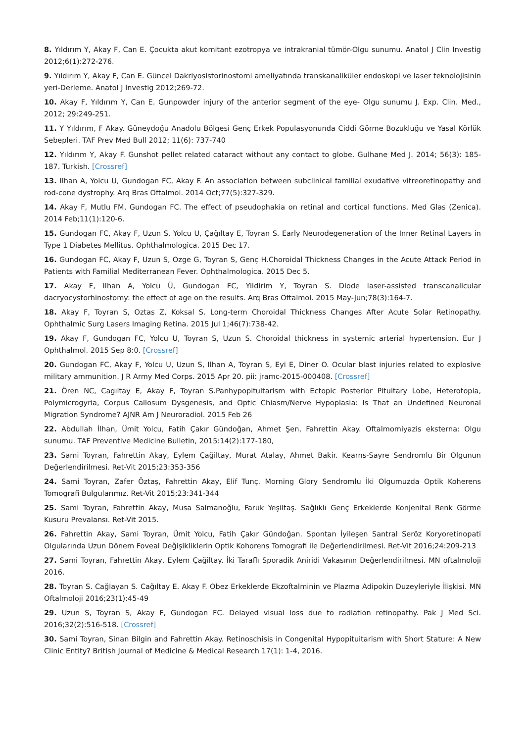8. Yıldırım Y, Akay F, Can E. Çocukta akut komitant ezotropya ve intrakranial tümör-Olgu sunumu. Anatol J Clin Investig 2012;6(1):272-276.
9. Yıldırım Y, Akay F, Can E. Güncel Dakriyosistorinostomi ameliyatında transkanaliküler endoskopi ve laser teknolojisinin yeri-Derleme. Anatol J Investig 2012;269-72.
10. Akay F, Yıldırım Y, Can E. Gunpowder injury of the anterior segment of the eye- Olgu sunumu J. Exp. Clin. Med., 2012; 29:249-251.
11. Y Yıldırım, F Akay. Güneydoğu Anadolu Bölgesi Genç Erkek Populasyonunda Ciddi Görme Bozukluğu ve Yasal Körlük Sebepleri. TAF Prev Med Bull 2012; 11(6): 737-740
12. Yıldırım Y, Akay F. Gunshot pellet related cataract without any contact to globe. Gulhane Med J. 2014; 56(3): 185-187. Turkish. [Crossref]
13. Ilhan A, Yolcu U, Gundogan FC, Akay F. An association between subclinical familial exudative vitreoretinopathy and rod-cone dystrophy. Arq Bras Oftalmol. 2014 Oct;77(5):327-329.
14. Akay F, Mutlu FM, Gundogan FC. The effect of pseudophakia on retinal and cortical functions. Med Glas (Zenica). 2014 Feb;11(1):120-6.
15. Gundogan FC, Akay F, Uzun S, Yolcu U, Çağıltay E, Toyran S. Early Neurodegeneration of the Inner Retinal Layers in Type 1 Diabetes Mellitus. Ophthalmologica. 2015 Dec 17.
16. Gundogan FC, Akay F, Uzun S, Ozge G, Toyran S, Genç H.Choroidal Thickness Changes in the Acute Attack Period in Patients with Familial Mediterranean Fever. Ophthalmologica. 2015 Dec 5.
17. Akay F, Ilhan A, Yolcu Ü, Gundogan FC, Yildirim Y, Toyran S. Diode laser-assisted transcanalicular dacryocystorhinostomy: the effect of age on the results. Arq Bras Oftalmol. 2015 May-Jun;78(3):164-7.
18. Akay F, Toyran S, Oztas Z, Koksal S. Long-term Choroidal Thickness Changes After Acute Solar Retinopathy. Ophthalmic Surg Lasers Imaging Retina. 2015 Jul 1;46(7):738-42.
19. Akay F, Gundogan FC, Yolcu U, Toyran S, Uzun S. Choroidal thickness in systemic arterial hypertension. Eur J Ophthalmol. 2015 Sep 8:0. [Crossref]
20. Gundogan FC, Akay F, Yolcu U, Uzun S, Ilhan A, Toyran S, Eyi E, Diner O. Ocular blast injuries related to explosive military ammunition. J R Army Med Corps. 2015 Apr 20. pii: jramc-2015-000408. [Crossref]
21. Ören NC, Cagıltay E, Akay F, Toyran S.Panhypopituitarism with Ectopic Posterior Pituitary Lobe, Heterotopia, Polymicrogyria, Corpus Callosum Dysgenesis, and Optic Chiasm/Nerve Hypoplasia: Is That an Undefined Neuronal Migration Syndrome? AJNR Am J Neuroradiol. 2015 Feb 26
22. Abdullah İlhan, Ümit Yolcu, Fatih Çakır Gündoğan, Ahmet Şen, Fahrettin Akay. Oftalmomiyazis eksterna: Olgu sunumu. TAF Preventive Medicine Bulletin, 2015:14(2):177-180,
23. Sami Toyran, Fahrettin Akay, Eylem Çağiltay, Murat Atalay, Ahmet Bakir. Kearns-Sayre Sendromlu Bir Olgunun Değerlendirilmesi. Ret-Vit 2015;23:353-356
24. Sami Toyran, Zafer Öztaş, Fahrettin Akay, Elif Tunç. Morning Glory Sendromlu İki Olgumuzda Optik Koherens Tomografi Bulgularımız. Ret-Vit 2015;23:341-344
25. Sami Toyran, Fahrettin Akay, Musa Salmanoğlu, Faruk Yeşiltaş. Sağlıklı Genç Erkeklerde Konjenital Renk Görme Kusuru Prevalansı. Ret-Vit 2015.
26. Fahrettin Akay, Sami Toyran, Ümit Yolcu, Fatih Çakır Gündoğan. Spontan İyileşen Santral Seröz Koryoretinopati Olgularında Uzun Dönem Foveal Değişikliklerin Optik Kohorens Tomografi ile Değerlendirilmesi. Ret-Vit 2016;24:209-213
27. Sami Toyran, Fahrettin Akay, Eylem Çağiltay. İki Taraflı Sporadik Aniridi Vakasının Değerlendirilmesi. MN oftalmoloji 2016.
28. Toyran S. Cağlayan S. Cağıltay E. Akay F. Obez Erkeklerde Ekzoftalminin ve Plazma Adipokin Duzeyleriyle İlişkisi. MN Oftalmoloji 2016;23(1):45-49
29. Uzun S, Toyran S, Akay F, Gundogan FC. Delayed visual loss due to radiation retinopathy. Pak J Med Sci. 2016;32(2):516-518. [Crossref]
30. Sami Toyran, Sinan Bilgin and Fahrettin Akay. Retinoschisis in Congenital Hypopituitarism with Short Stature: A New Clinic Entity? British Journal of Medicine & Medical Research 17(1): 1-4, 2016.